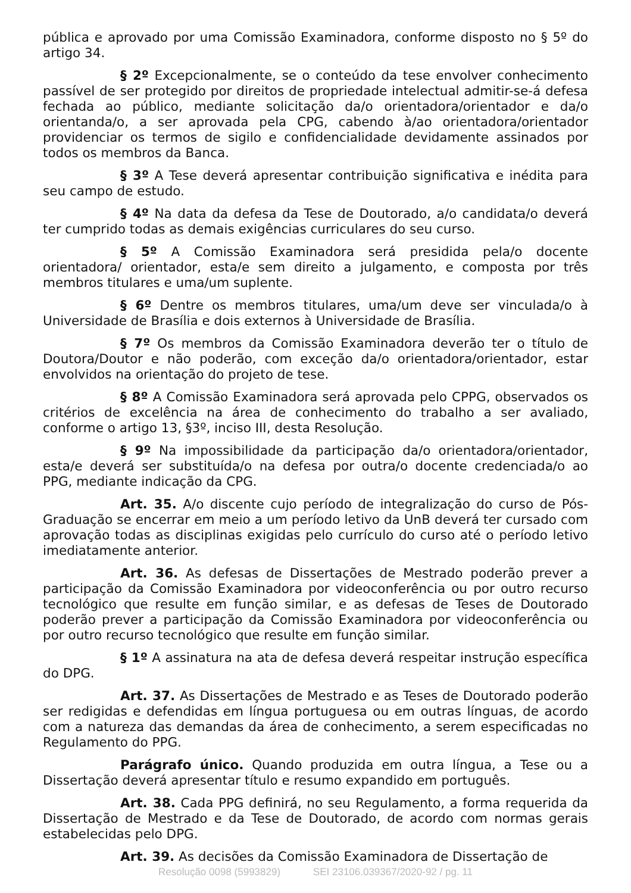pública e aprovado por uma Comissão Examinadora, conforme disposto no § 5º do artigo 34.
§ 2º Excepcionalmente, se o conteúdo da tese envolver conhecimento passível de ser protegido por direitos de propriedade intelectual admitir-se-á defesa fechada ao público, mediante solicitação da/o orientadora/orientador e da/o orientanda/o, a ser aprovada pela CPG, cabendo à/ao orientadora/orientador providenciar os termos de sigilo e confidencialidade devidamente assinados por todos os membros da Banca.
§ 3º A Tese deverá apresentar contribuição significativa e inédita para seu campo de estudo.
§ 4º Na data da defesa da Tese de Doutorado, a/o candidata/o deverá ter cumprido todas as demais exigências curriculares do seu curso.
§ 5º A Comissão Examinadora será presidida pela/o docente orientadora/ orientador, esta/e sem direito a julgamento, e composta por três membros titulares e uma/um suplente.
§ 6º Dentre os membros titulares, uma/um deve ser vinculada/o à Universidade de Brasília e dois externos à Universidade de Brasília.
§ 7º Os membros da Comissão Examinadora deverão ter o título de Doutora/Doutor e não poderão, com exceção da/o orientadora/orientador, estar envolvidos na orientação do projeto de tese.
§ 8º A Comissão Examinadora será aprovada pelo CPPG, observados os critérios de excelência na área de conhecimento do trabalho a ser avaliado, conforme o artigo 13, §3º, inciso III, desta Resolução.
§ 9º Na impossibilidade da participação da/o orientadora/orientador, esta/e deverá ser substituída/o na defesa por outra/o docente credenciada/o ao PPG, mediante indicação da CPG.
Art. 35. A/o discente cujo período de integralização do curso de Pós-Graduação se encerrar em meio a um período letivo da UnB deverá ter cursado com aprovação todas as disciplinas exigidas pelo currículo do curso até o período letivo imediatamente anterior.
Art. 36. As defesas de Dissertações de Mestrado poderão prever a participação da Comissão Examinadora por videoconferência ou por outro recurso tecnológico que resulte em função similar, e as defesas de Teses de Doutorado poderão prever a participação da Comissão Examinadora por videoconferência ou por outro recurso tecnológico que resulte em função similar.
§ 1º A assinatura na ata de defesa deverá respeitar instrução específica do DPG.
Art. 37. As Dissertações de Mestrado e as Teses de Doutorado poderão ser redigidas e defendidas em língua portuguesa ou em outras línguas, de acordo com a natureza das demandas da área de conhecimento, a serem especificadas no Regulamento do PPG.
Parágrafo único. Quando produzida em outra língua, a Tese ou a Dissertação deverá apresentar título e resumo expandido em português.
Art. 38. Cada PPG definirá, no seu Regulamento, a forma requerida da Dissertação de Mestrado e da Tese de Doutorado, de acordo com normas gerais estabelecidas pelo DPG.
Art. 39. As decisões da Comissão Examinadora de Dissertação de
Resolução 0098 (5993829) SEI 23106.039367/2020-92 / pg. 11